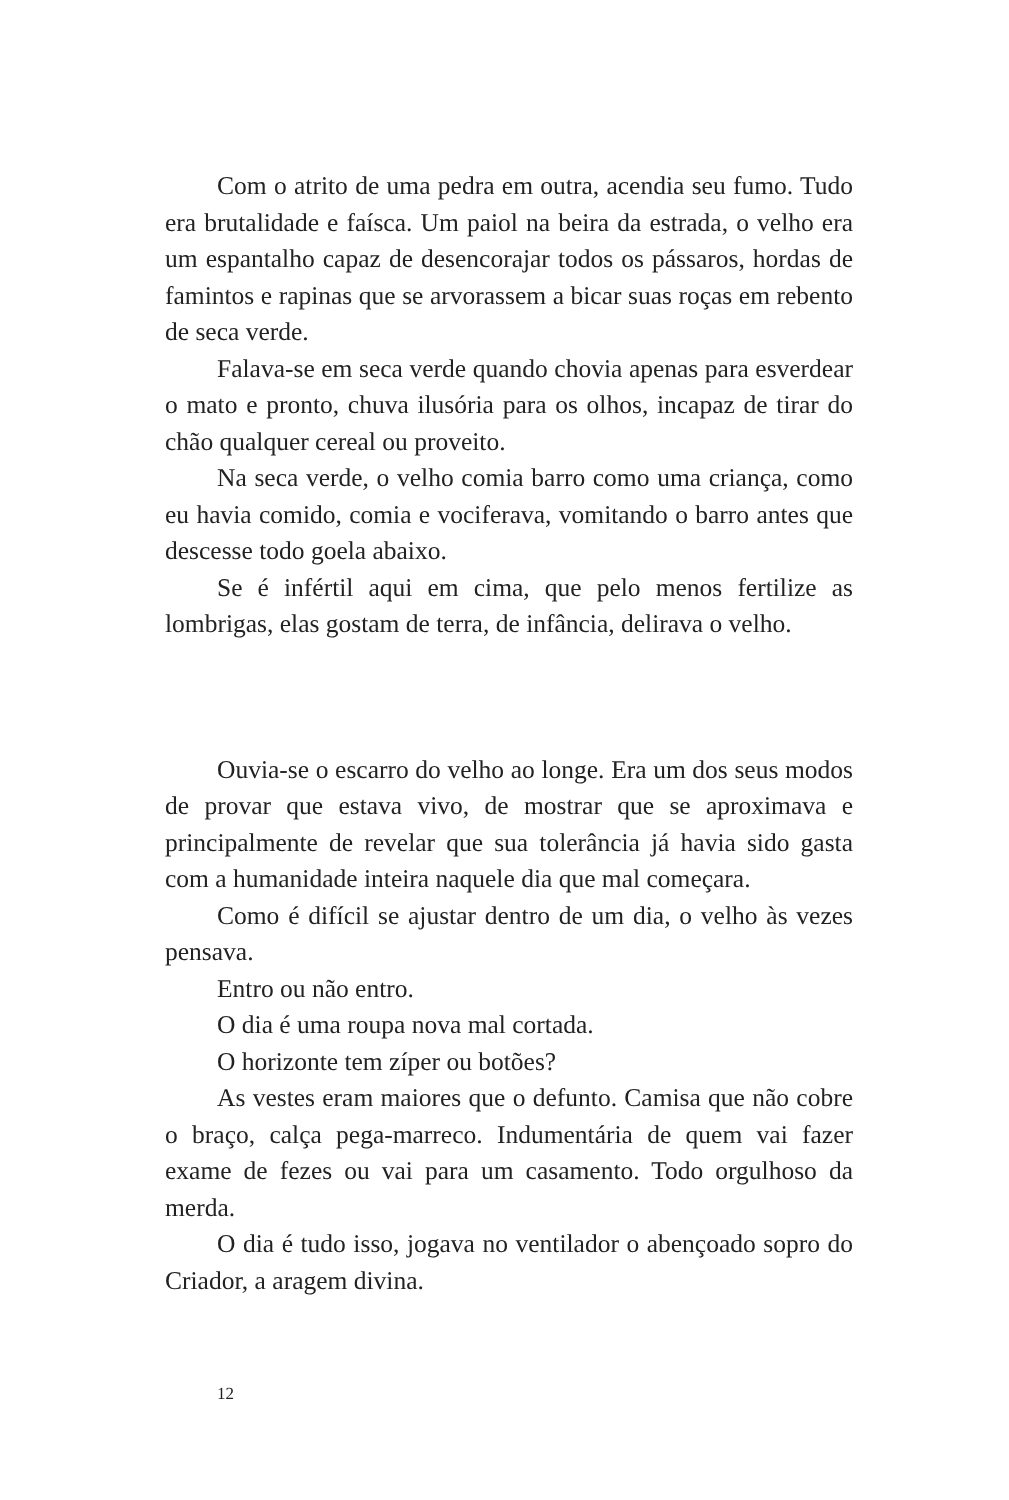Com o atrito de uma pedra em outra, acendia seu fumo. Tudo era brutalidade e faísca. Um paiol na beira da estrada, o velho era um espantalho capaz de desencorajar todos os pássaros, hordas de famintos e rapinas que se arvorassem a bicar suas roças em rebento de seca verde.
Falava-se em seca verde quando chovia apenas para esverdear o mato e pronto, chuva ilusória para os olhos, incapaz de tirar do chão qualquer cereal ou proveito.
Na seca verde, o velho comia barro como uma criança, como eu havia comido, comia e vociferava, vomitando o barro antes que descesse todo goela abaixo.
Se é infértil aqui em cima, que pelo menos fertilize as lombrigas, elas gostam de terra, de infância, delirava o velho.
Ouvia-se o escarro do velho ao longe. Era um dos seus modos de provar que estava vivo, de mostrar que se aproximava e principalmente de revelar que sua tolerância já havia sido gasta com a humanidade inteira naquele dia que mal começara.
Como é difícil se ajustar dentro de um dia, o velho às vezes pensava.
Entro ou não entro.
O dia é uma roupa nova mal cortada.
O horizonte tem zíper ou botões?
As vestes eram maiores que o defunto. Camisa que não cobre o braço, calça pega-marreco. Indumentária de quem vai fazer exame de fezes ou vai para um casamento. Todo orgulhoso da merda.
O dia é tudo isso, jogava no ventilador o abençoado sopro do Criador, a aragem divina.
12